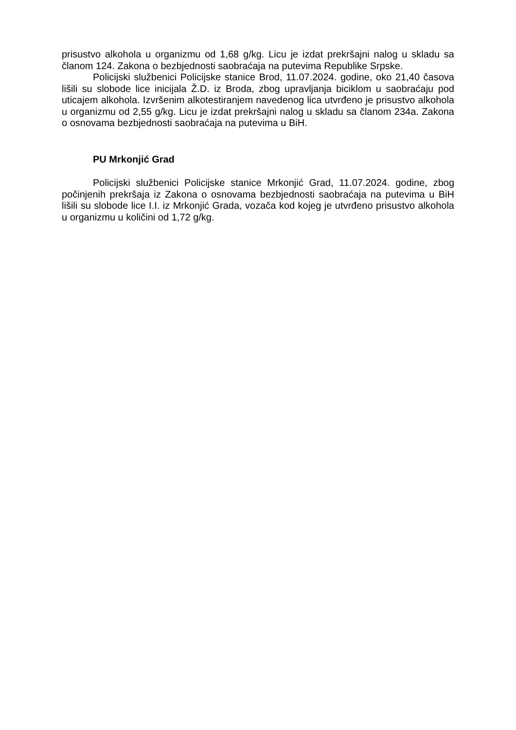prisustvo alkohola u organizmu od 1,68 g/kg. Licu je izdat prekršajni nalog u skladu sa članom 124. Zakona o bezbjednosti saobraćaja na putevima Republike Srpske.
Policijski službenici Policijske stanice Brod, 11.07.2024. godine, oko 21,40 časova lišili su slobode lice inicijala Ž.D. iz Broda, zbog upravljanja biciklom u saobraćaju pod uticajem alkohola. Izvršenim alkotestiranjem navedenog lica utvrđeno je prisustvo alkohola u organizmu od 2,55 g/kg. Licu je izdat prekršajni nalog u skladu sa članom 234a. Zakona o osnovama bezbjednosti saobraćaja na putevima u BiH.
PU Mrkonjić Grad
Policijski službenici Policijske stanice Mrkonjić Grad, 11.07.2024. godine, zbog počinjenih prekršaja iz Zakona o osnovama bezbjednosti saobraćaja na putevima u BiH lišili su slobode lice I.I. iz Mrkonjić Grada, vozača kod kojeg je utvrđeno prisustvo alkohola u organizmu u količini od 1,72 g/kg.